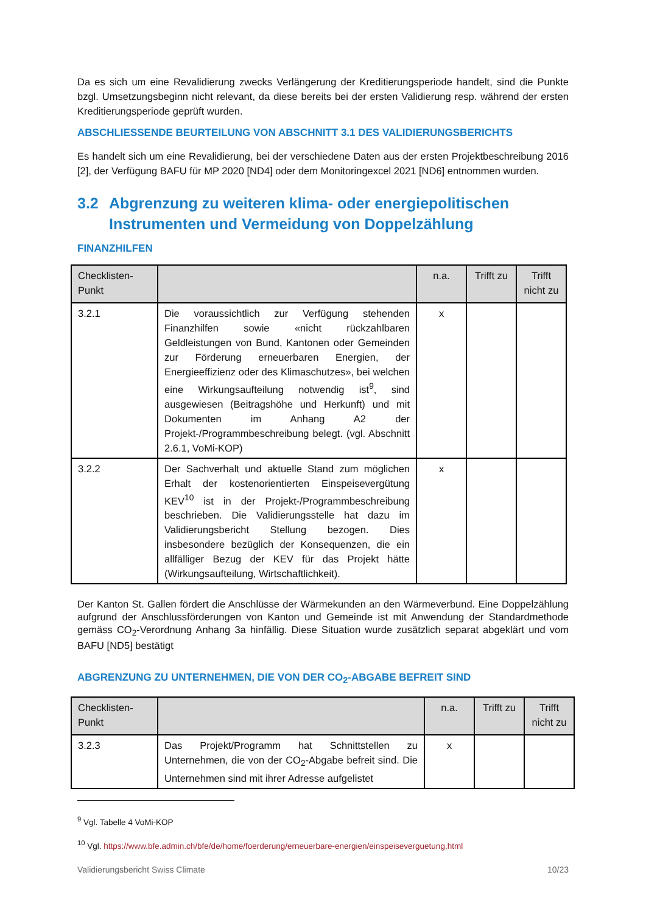Da es sich um eine Revalidierung zwecks Verlängerung der Kreditierungsperiode handelt, sind die Punkte bzgl. Umsetzungsbeginn nicht relevant, da diese bereits bei der ersten Validierung resp. während der ersten Kreditierungsperiode geprüft wurden.
ABSCHLIESSENDE BEURTEILUNG VON ABSCHNITT 3.1 DES VALIDIERUNGSBERICHTS
Es handelt sich um eine Revalidierung, bei der verschiedene Daten aus der ersten Projektbeschreibung 2016 [2], der Verfügung BAFU für MP 2020 [ND4] oder dem Monitoringexcel 2021 [ND6] entnommen wurden.
3.2 Abgrenzung zu weiteren klima- oder energiepolitischen Instrumenten und Vermeidung von Doppelzählung
FINANZHILFEN
| Checklisten-Punkt | | n.a. | Trifft zu | Trifft nicht zu |
| --- | --- | --- | --- | --- |
| 3.2.1 | Die voraussichtlich zur Verfügung stehenden Finanzhilfen sowie «nicht rückzahlbaren Geldleistungen von Bund, Kantonen oder Gemeinden zur Förderung erneuerbaren Energien, der Energieeffizienz oder des Klimaschutzes», bei welchen eine Wirkungsaufteilung notwendig ist<sup>9</sup>, sind ausgewiesen (Beitragshöhe und Herkunft) und mit Dokumenten im Anhang A2 der Projekt-/Programmbeschreibung belegt. (vgl. Abschnitt 2.6.1, VoMi-KOP) | x | | |
| 3.2.2 | Der Sachverhalt und aktuelle Stand zum möglichen Erhalt der kostenorientierten Einspeisevergütung KEV<sup>10</sup> ist in der Projekt-/Programmbeschreibung beschrieben. Die Validierungsstelle hat dazu im Validierungsbericht Stellung bezogen. Dies insbesondere bezüglich der Konsequenzen, die ein allfälliger Bezug der KEV für das Projekt hätte (Wirkungsaufteilung, Wirtschaftlichkeit). | x | | |
Der Kanton St. Gallen fördert die Anschlüsse der Wärmekunden an den Wärmeverbund. Eine Doppelzählung aufgrund der Anschlussförderungen von Kanton und Gemeinde ist mit Anwendung der Standardmethode gemäss CO<sub>2</sub>-Verordnung Anhang 3a hinfällig. Diese Situation wurde zusätzlich separat abgeklärt und vom BAFU [ND5] bestätigt
ABGRENZUNG ZU UNTERNEHMEN, DIE VON DER CO<sub>2</sub>-ABGABE BEFREIT SIND
| Checklisten-Punkt | | n.a. | Trifft zu | Trifft nicht zu |
| --- | --- | --- | --- | --- |
| 3.2.3 | Das Projekt/Programm hat Schnittstellen zu Unternehmen, die von der CO<sub>2</sub>-Abgabe befreit sind. Die Unternehmen sind mit ihrer Adresse aufgelistet | x | | |
<sup>9</sup> Vgl. Tabelle 4 VoMi-KOP
<sup>10</sup> Vgl. https://www.bfe.admin.ch/bfe/de/home/foerderung/erneuerbare-energien/einspeiseverguetung.html
Validierungsbericht Swiss Climate 10/23